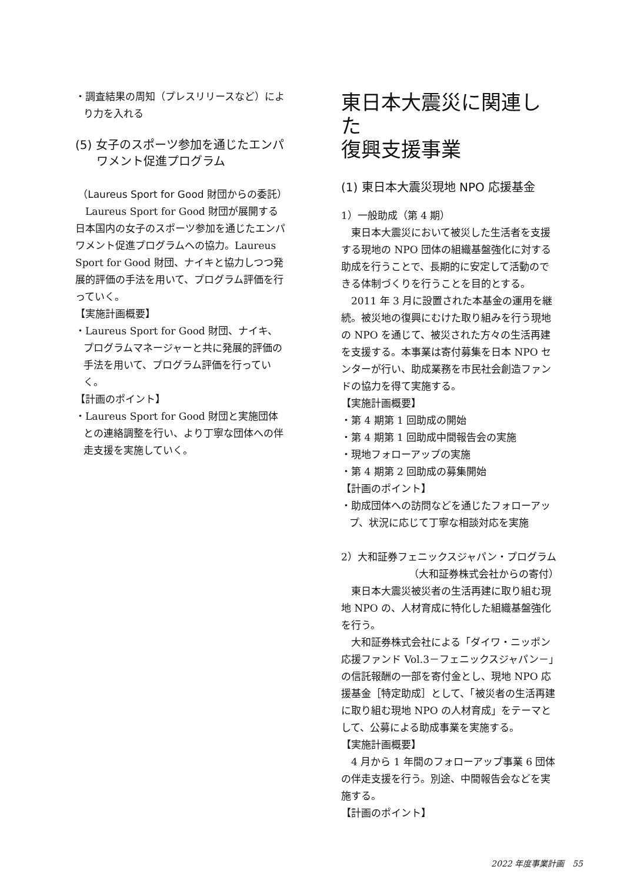・調査結果の周知（プレスリリースなど）により力を入れる
(5) 女子のスポーツ参加を通じたエンパワメント促進プログラム
（Laureus Sport for Good 財団からの委託）
Laureus Sport for Good 財団が展開する日本国内の女子のスポーツ参加を通じたエンパワメント促進プログラムへの協力。Laureus Sport for Good 財団、ナイキと協力しつつ発展的評価の手法を用いて、プログラム評価を行っていく。
【実施計画概要】
・Laureus Sport for Good 財団、ナイキ、プログラムマネージャーと共に発展的評価の手法を用いて、プログラム評価を行っていく。
【計画のポイント】
・Laureus Sport for Good 財団と実施団体との連絡調整を行い、より丁寧な団体への伴走支援を実施していく。
東日本大震災に関連した
復興支援事業
(1) 東日本大震災現地 NPO 応援基金
1）一般助成（第 4 期）
東日本大震災において被災した生活者を支援する現地の NPO 団体の組織基盤強化に対する助成を行うことで、長期的に安定して活動のできる体制づくりを行うことを目的とする。
2011 年 3 月に設置された本基金の運用を継続。被災地の復興にむけた取り組みを行う現地の NPO を通じて、被災された方々の生活再建を支援する。本事業は寄付募集を日本 NPO センターが行い、助成業務を市民社会創造ファンドの協力を得て実施する。
【実施計画概要】
・第 4 期第 1 回助成の開始
・第 4 期第 1 回助成中間報告会の実施
・現地フォローアップの実施
・第 4 期第 2 回助成の募集開始
【計画のポイント】
・助成団体への訪問などを通じたフォローアップ、状況に応じて丁寧な相談対応を実施
2）大和証券フェニックスジャパン・プログラム
（大和証券株式会社からの寄付）
東日本大震災被災者の生活再建に取り組む現地 NPO の、人材育成に特化した組織基盤強化を行う。
大和証券株式会社による「ダイワ・ニッポン応援ファンド Vol.3－フェニックスジャパン－」の信託報酬の一部を寄付金とし、現地 NPO 応援基金［特定助成］として、「被災者の生活再建に取り組む現地 NPO の人材育成」をテーマとして、公募による助成事業を実施する。
【実施計画概要】
4 月から 1 年間のフォローアップ事業 6 団体の伴走支援を行う。別途、中間報告会などを実施する。
【計画のポイント】
2022 年度事業計画　55